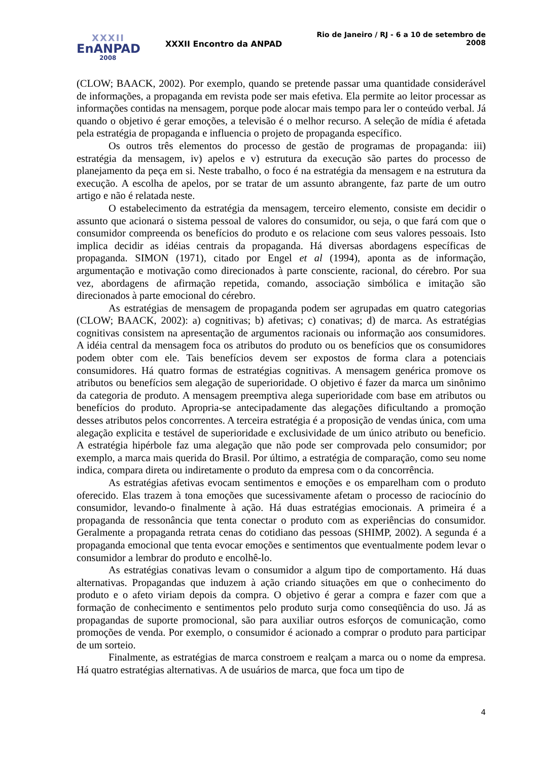XXXII
EnANPAD
2008
XXXII Encontro da ANPAD
Rio de Janeiro / RJ - 6 a 10 de setembro de 2008
(CLOW; BAACK, 2002). Por exemplo, quando se pretende passar uma quantidade considerável de informações, a propaganda em revista pode ser mais efetiva. Ela permite ao leitor processar as informações contidas na mensagem, porque pode alocar mais tempo para ler o conteúdo verbal. Já quando o objetivo é gerar emoções, a televisão é o melhor recurso. A seleção de mídia é afetada pela estratégia de propaganda e influencia o projeto de propaganda específico.
Os outros três elementos do processo de gestão de programas de propaganda: iii) estratégia da mensagem, iv) apelos e v) estrutura da execução são partes do processo de planejamento da peça em si. Neste trabalho, o foco é na estratégia da mensagem e na estrutura da execução. A escolha de apelos, por se tratar de um assunto abrangente, faz parte de um outro artigo e não é relatada neste.
O estabelecimento da estratégia da mensagem, terceiro elemento, consiste em decidir o assunto que acionará o sistema pessoal de valores do consumidor, ou seja, o que fará com que o consumidor compreenda os benefícios do produto e os relacione com seus valores pessoais. Isto implica decidir as idéias centrais da propaganda. Há diversas abordagens específicas de propaganda. SIMON (1971), citado por Engel et al (1994), aponta as de informação, argumentação e motivação como direcionados à parte consciente, racional, do cérebro. Por sua vez, abordagens de afirmação repetida, comando, associação simbólica e imitação são direcionados à parte emocional do cérebro.
As estratégias de mensagem de propaganda podem ser agrupadas em quatro categorias (CLOW; BAACK, 2002): a) cognitivas; b) afetivas; c) conativas; d) de marca. As estratégias cognitivas consistem na apresentação de argumentos racionais ou informação aos consumidores. A idéia central da mensagem foca os atributos do produto ou os benefícios que os consumidores podem obter com ele. Tais benefícios devem ser expostos de forma clara a potenciais consumidores. Há quatro formas de estratégias cognitivas. A mensagem genérica promove os atributos ou benefícios sem alegação de superioridade. O objetivo é fazer da marca um sinônimo da categoria de produto. A mensagem preemptiva alega superioridade com base em atributos ou benefícios do produto. Apropria-se antecipadamente das alegações dificultando a promoção desses atributos pelos concorrentes. A terceira estratégia é a proposição de vendas única, com uma alegação explicita e testável de superioridade e exclusividade de um único atributo ou beneficio. A estratégia hipérbole faz uma alegação que não pode ser comprovada pelo consumidor; por exemplo, a marca mais querida do Brasil. Por último, a estratégia de comparação, como seu nome indica, compara direta ou indiretamente o produto da empresa com o da concorrência.
As estratégias afetivas evocam sentimentos e emoções e os emparelham com o produto oferecido. Elas trazem à tona emoções que sucessivamente afetam o processo de raciocínio do consumidor, levando-o finalmente à ação. Há duas estratégias emocionais. A primeira é a propaganda de ressonância que tenta conectar o produto com as experiências do consumidor. Geralmente a propaganda retrata cenas do cotidiano das pessoas (SHIMP, 2002). A segunda é a propaganda emocional que tenta evocar emoções e sentimentos que eventualmente podem levar o consumidor a lembrar do produto e encolhê-lo.
As estratégias conativas levam o consumidor a algum tipo de comportamento. Há duas alternativas. Propagandas que induzem à ação criando situações em que o conhecimento do produto e o afeto viriam depois da compra. O objetivo é gerar a compra e fazer com que a formação de conhecimento e sentimentos pelo produto surja como conseqüência do uso. Já as propagandas de suporte promocional, são para auxiliar outros esforços de comunicação, como promoções de venda. Por exemplo, o consumidor é acionado a comprar o produto para participar de um sorteio.
Finalmente, as estratégias de marca constroem e realçam a marca ou o nome da empresa. Há quatro estratégias alternativas. A de usuários de marca, que foca um tipo de
4